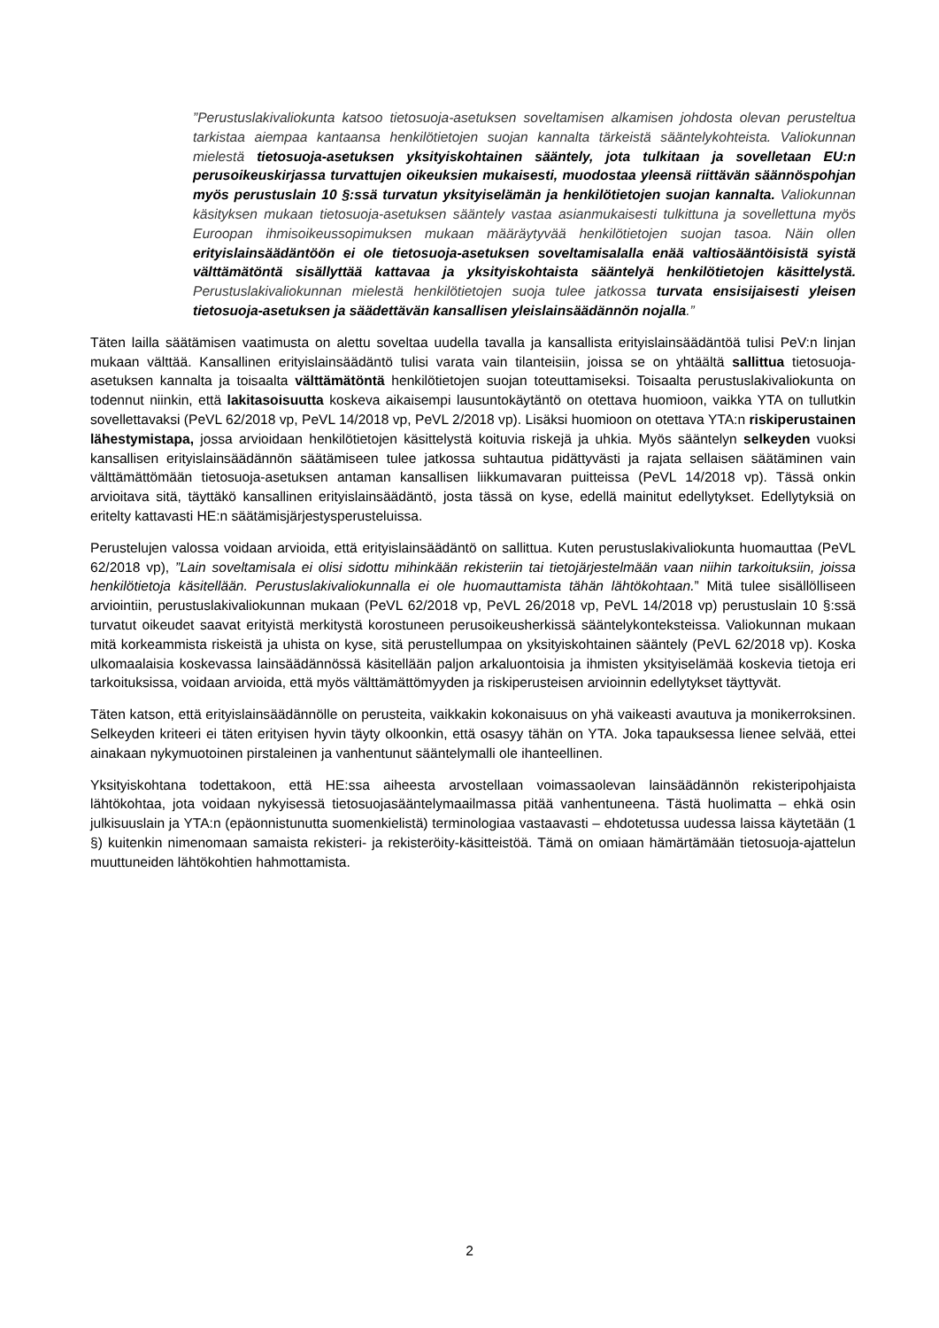”Perustuslakivaliokunta katsoo tietosuoja-asetuksen soveltamisen alkamisen johdosta olevan perusteltua tarkistaa aiempaa kantaansa henkilötietojen suojan kannalta tärkeistä sääntelykohteista. Valiokunnan mielestä tietosuoja-asetuksen yksityiskohtainen sääntely, jota tulkitaan ja sovelletaan EU:n perusoikeuskirjassa turvattujen oikeuksien mukaisesti, muodostaa yleensä riittävän säännöspohjan myös perustuslain 10 §:ssä turvatun yksityiselämän ja henkilötietojen suojan kannalta. Valiokunnan käsityksen mukaan tietosuoja-asetuksen sääntely vastaa asianmukaisesti tulkittuna ja sovellettuna myös Euroopan ihmisoikeussopimuksen mukaan määräytyvää henkilötietojen suojan tasoa. Näin ollen erityislainsäädäntöön ei ole tietosuoja-asetuksen soveltamisalalla enää valtiosääntöisistä syistä välttämätöntä sisällyttää kattavaa ja yksityiskohtaista sääntelyä henkilötietojen käsittelystä. Perustuslakivaliokunnan mielestä henkilötietojen suoja tulee jatkossa turvata ensisijaisesti yleisen tietosuoja-asetuksen ja säädettävän kansallisen yleislainsäädännön nojalla.”
Täten lailla säätämisen vaatimusta on alettu soveltaa uudella tavalla ja kansallista erityislainsäädäntöä tulisi PeV:n linjan mukaan välttää. Kansallinen erityislainsäädäntö tulisi varata vain tilanteisiin, joissa se on yhtäältä sallittua tietosuoja-asetuksen kannalta ja toisaalta välttämätöntä henkilötietojen suojan toteuttamiseksi. Toisaalta perustuslakivaliokunta on todennut niinkin, että lakitasoisuutta koskeva aikaisempi lausuntokäytäntö on otettava huomioon, vaikka YTA on tullutkin sovellettavaksi (PeVL 62/2018 vp, PeVL 14/2018 vp, PeVL 2/2018 vp). Lisäksi huomioon on otettava YTA:n riskiperustainen lähestymistapa, jossa arvioidaan henkilötietojen käsittelystä koituvia riskejä ja uhkia. Myös sääntelyn selkeyden vuoksi kansallisen erityislainsäädännön säätämiseen tulee jatkossa suhtautua pidättyvästi ja rajata sellaisen säätäminen vain välttämättömään tietosuoja-asetuksen antaman kansallisen liikkumavaran puitteissa (PeVL 14/2018 vp). Tässä onkin arvioitava sitä, täyttäkö kansallinen erityislainsäädäntö, josta tässä on kyse, edellä mainitut edellytykset. Edellytyksiä on eritelty kattavasti HE:n säätämisjärjestysperusteluissa.
Perustelujen valossa voidaan arvioida, että erityislainsäädäntö on sallittua. Kuten perustuslakivaliokunta huomauttaa (PeVL 62/2018 vp), ”Lain soveltamisala ei olisi sidottu mihinkään rekisteriin tai tietojärjestelmään vaan niihin tarkoituksiin, joissa henkilötietoja käsitellään. Perustuslakivaliokunnalla ei ole huomauttamista tähän lähtökohtaan.” Mitä tulee sisällölliseen arviointiin, perustuslakivaliokunnan mukaan (PeVL 62/2018 vp, PeVL 26/2018 vp, PeVL 14/2018 vp) perustuslain 10 §:ssä turvatut oikeudet saavat erityistä merkitystä korostuneen perusoikeusherkissä sääntelykonteksteissa. Valiokunnan mukaan mitä korkeammista riskeistä ja uhista on kyse, sitä perustellumpaa on yksityiskohtainen sääntely (PeVL 62/2018 vp). Koska ulkomaalaisia koskevassa lainsäädännössä käsitellään paljon arkaluontoisia ja ihmisten yksityiselämää koskevia tietoja eri tarkoituksissa, voidaan arvioida, että myös välttämättömyyden ja riskiperusteisen arvioinnin edellytykset täyttyvät.
Täten katson, että erityislainsäädännölle on perusteita, vaikkakin kokonaisuus on yhä vaikeasti avautuva ja monikerroksinen. Selkeyden kriteeri ei täten erityisen hyvin täyty olkoonkin, että osasyy tähän on YTA. Joka tapauksessa lienee selvää, ettei ainakaan nykymuotoinen pirstaleinen ja vanhentunut sääntelymalli ole ihanteellinen.
Yksityiskohtana todettakoon, että HE:ssa aiheesta arvostellaan voimassaolevan lainsäädännön rekisteripohjaista lähtökohtaa, jota voidaan nykyisessä tietosuojasääntelymaailmassa pitää vanhentuneena. Tästä huolimatta – ehkä osin julkisuuslain ja YTA:n (epäonnistunutta suomenkielistä) terminologiaa vastaavasti – ehdotetussa uudessa laissa käytetään (1 §) kuitenkin nimenomaan samaista rekisteri- ja rekisteröity-käsitteistöä. Tämä on omiaan hämärtämään tietosuoja-ajattelun muuttuneiden lähtökohtien hahmottamista.
2